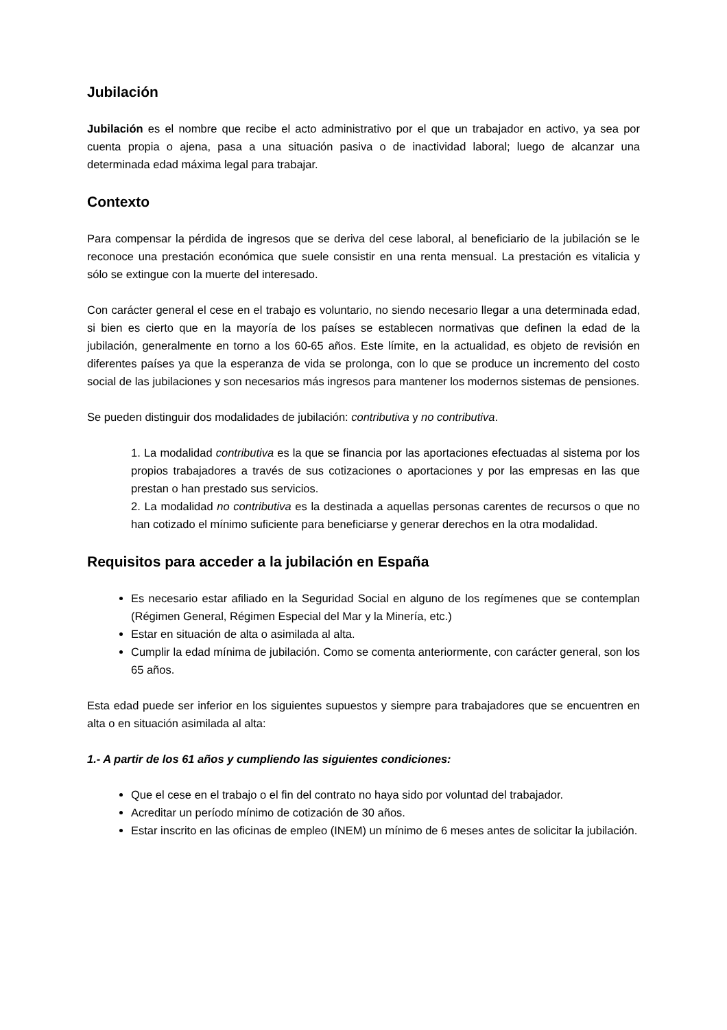Jubilación
Jubilación es el nombre que recibe el acto administrativo por el que un trabajador en activo, ya sea por cuenta propia o ajena, pasa a una situación pasiva o de inactividad laboral; luego de alcanzar una determinada edad máxima legal para trabajar.
Contexto
Para compensar la pérdida de ingresos que se deriva del cese laboral, al beneficiario de la jubilación se le reconoce una prestación económica que suele consistir en una renta mensual. La prestación es vitalicia y sólo se extingue con la muerte del interesado.
Con carácter general el cese en el trabajo es voluntario, no siendo necesario llegar a una determinada edad, si bien es cierto que en la mayoría de los países se establecen normativas que definen la edad de la jubilación, generalmente en torno a los 60-65 años. Este límite, en la actualidad, es objeto de revisión en diferentes países ya que la esperanza de vida se prolonga, con lo que se produce un incremento del costo social de las jubilaciones y son necesarios más ingresos para mantener los modernos sistemas de pensiones.
Se pueden distinguir dos modalidades de jubilación: contributiva y no contributiva.
1. La modalidad contributiva es la que se financia por las aportaciones efectuadas al sistema por los propios trabajadores a través de sus cotizaciones o aportaciones y por las empresas en las que prestan o han prestado sus servicios.
2. La modalidad no contributiva es la destinada a aquellas personas carentes de recursos o que no han cotizado el mínimo suficiente para beneficiarse y generar derechos en la otra modalidad.
Requisitos para acceder a la jubilación en España
Es necesario estar afiliado en la Seguridad Social en alguno de los regímenes que se contemplan (Régimen General, Régimen Especial del Mar y la Minería, etc.)
Estar en situación de alta o asimilada al alta.
Cumplir la edad mínima de jubilación. Como se comenta anteriormente, con carácter general, son los 65 años.
Esta edad puede ser inferior en los siguientes supuestos y siempre para trabajadores que se encuentren en alta o en situación asimilada al alta:
1.- A partir de los 61 años y cumpliendo las siguientes condiciones:
Que el cese en el trabajo o el fin del contrato no haya sido por voluntad del trabajador.
Acreditar un período mínimo de cotización de 30 años.
Estar inscrito en las oficinas de empleo (INEM) un mínimo de 6 meses antes de solicitar la jubilación.